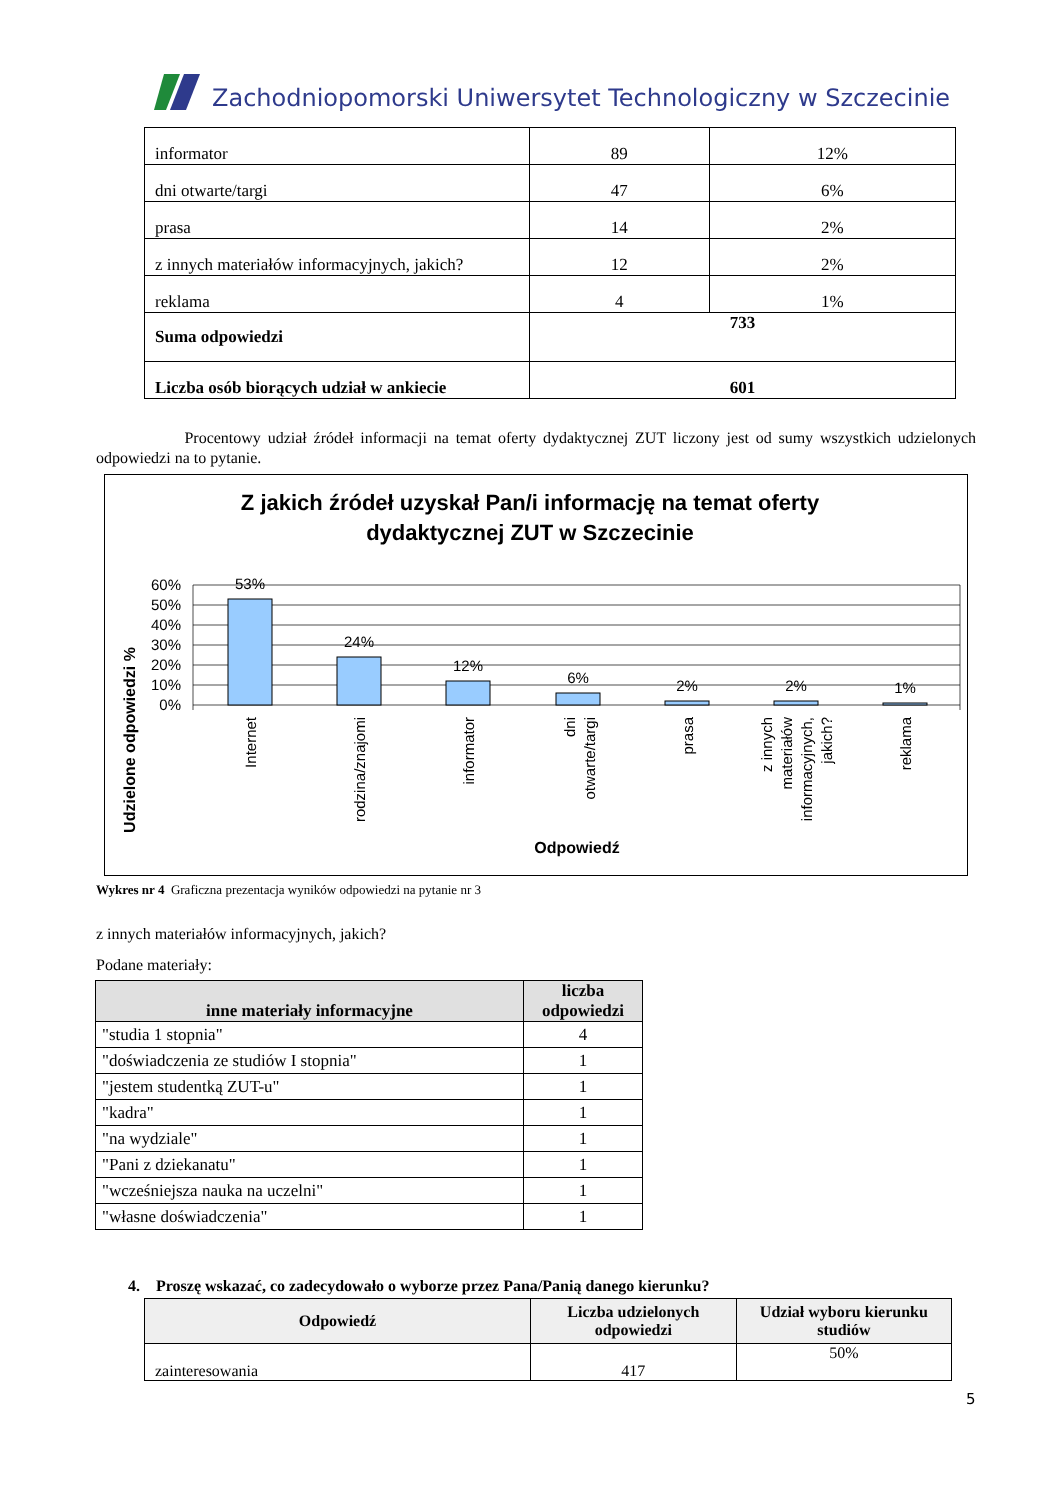Zachodniopomorski Uniwersytet Technologiczny w Szczecinie
| informator | 89 | 12% |
| dni otwarte/targi | 47 | 6% |
| prasa | 14 | 2% |
| z innych materiałów informacyjnych, jakich? | 12 | 2% |
| reklama | 4 | 1% |
| Suma odpowiedzi | 733 | |
| Liczba osób biorących udział w ankiecie | 601 | |
Procentowy udział źródeł informacji na temat oferty dydaktycznej ZUT liczony jest od sumy wszystkich udzielonych odpowiedzi na to pytanie.
Z jakich źródeł uzyskał Pan/i informację na temat oferty
dydaktycznej ZUT w Szczecinie
Udzielone odpowiedzi %
60%
50%
40%
30%
20%
10%
0%
53%
24%
12%
6%
2%
2%
1%
Internet
rodzina/znajomi
informator
dni
otwarte/targi
prasa
z innych
materiałów
informacyjnych,
jakich?
reklama
Odpowiedź
Wykres nr 4 Graficzna prezentacja wyników odpowiedzi na pytanie nr 3
z innych materiałów informacyjnych, jakich?
Podane materiały:
| inne materiały informacyjne | liczba odpowiedzi |
| --- | --- |
| "studia 1 stopnia" | 4 |
| "doświadczenia ze studiów I stopnia" | 1 |
| "jestem studentką ZUT-u" | 1 |
| "kadra" | 1 |
| "na wydziale" | 1 |
| "Pani z dziekanatu" | 1 |
| "wcześniejsza nauka na uczelni" | 1 |
| "własne doświadczenia" | 1 |
4. Proszę wskazać, co zadecydowało o wyborze przez Pana/Panią danego kierunku?
| Odpowiedź | Liczba udzielonych odpowiedzi | Udział wyboru kierunku studiów |
| --- | --- | --- |
| zainteresowania | 417 | 50% |
5